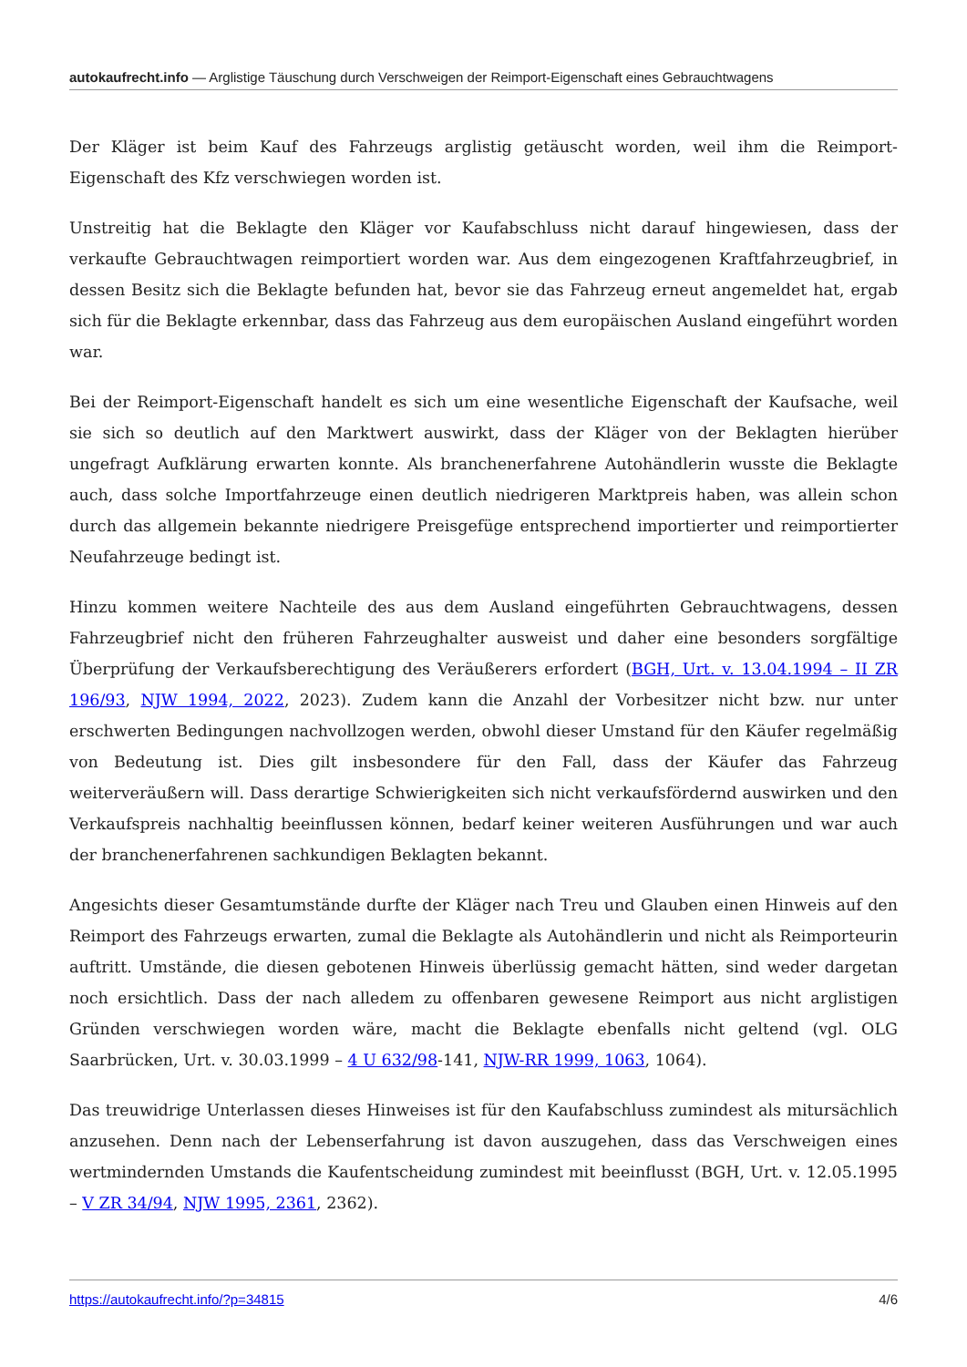autokaufrecht.info — Arglistige Täuschung durch Verschweigen der Reimport-Eigenschaft eines Gebrauchtwagens
Der Kläger ist beim Kauf des Fahrzeugs arglistig getäuscht worden, weil ihm die Reimport-Eigenschaft des Kfz verschwiegen worden ist.
Unstreitig hat die Beklagte den Kläger vor Kaufabschluss nicht darauf hingewiesen, dass der verkaufte Gebrauchtwagen reimportiert worden war. Aus dem eingezogenen Kraftfahrzeugbrief, in dessen Besitz sich die Beklagte befunden hat, bevor sie das Fahrzeug erneut angemeldet hat, ergab sich für die Beklagte erkennbar, dass das Fahrzeug aus dem europäischen Ausland eingeführt worden war.
Bei der Reimport-Eigenschaft handelt es sich um eine wesentliche Eigenschaft der Kaufsache, weil sie sich so deutlich auf den Marktwert auswirkt, dass der Kläger von der Beklagten hierüber ungefragt Aufklärung erwarten konnte. Als branchenerfahrene Autohändlerin wusste die Beklagte auch, dass solche Importfahrzeuge einen deutlich niedrigeren Marktpreis haben, was allein schon durch das allgemein bekannte niedrigere Preisgefüge entsprechend importierter und reimportierter Neufahrzeuge bedingt ist.
Hinzu kommen weitere Nachteile des aus dem Ausland eingeführten Gebrauchtwagens, dessen Fahrzeugbrief nicht den früheren Fahrzeughalter ausweist und daher eine besonders sorgfältige Überprüfung der Verkaufsberechtigung des Veräußerers erfordert (BGH, Urt. v. 13.04.1994 – II ZR 196/93, NJW 1994, 2022, 2023). Zudem kann die Anzahl der Vorbesitzer nicht bzw. nur unter erschwerten Bedingungen nachvollzogen werden, obwohl dieser Umstand für den Käufer regelmäßig von Bedeutung ist. Dies gilt insbesondere für den Fall, dass der Käufer das Fahrzeug weiterveräußern will. Dass derartige Schwierigkeiten sich nicht verkaufsfördernd auswirken und den Verkaufspreis nachhaltig beeinflussen können, bedarf keiner weiteren Ausführungen und war auch der branchenerfahrenen sachkundigen Beklagten bekannt.
Angesichts dieser Gesamtumstände durfte der Kläger nach Treu und Glauben einen Hinweis auf den Reimport des Fahrzeugs erwarten, zumal die Beklagte als Autohändlerin und nicht als Reimporteurin auftritt. Umstände, die diesen gebotenen Hinweis überlüssig gemacht hätten, sind weder dargetan noch ersichtlich. Dass der nach alledem zu offenbaren gewesene Reimport aus nicht arglistigen Gründen verschwiegen worden wäre, macht die Beklagte ebenfalls nicht geltend (vgl. OLG Saarbrücken, Urt. v. 30.03.1999 – 4 U 632/98-141, NJW-RR 1999, 1063, 1064).
Das treuwidrige Unterlassen dieses Hinweises ist für den Kaufabschluss zumindest als mitursächlich anzusehen. Denn nach der Lebenserfahrung ist davon auszugehen, dass das Verschweigen eines wertmindernden Umstands die Kaufentscheidung zumindest mit beeinflusst (BGH, Urt. v. 12.05.1995 – V ZR 34/94, NJW 1995, 2361, 2362).
https://autokaufrecht.info/?p=34815 4/6